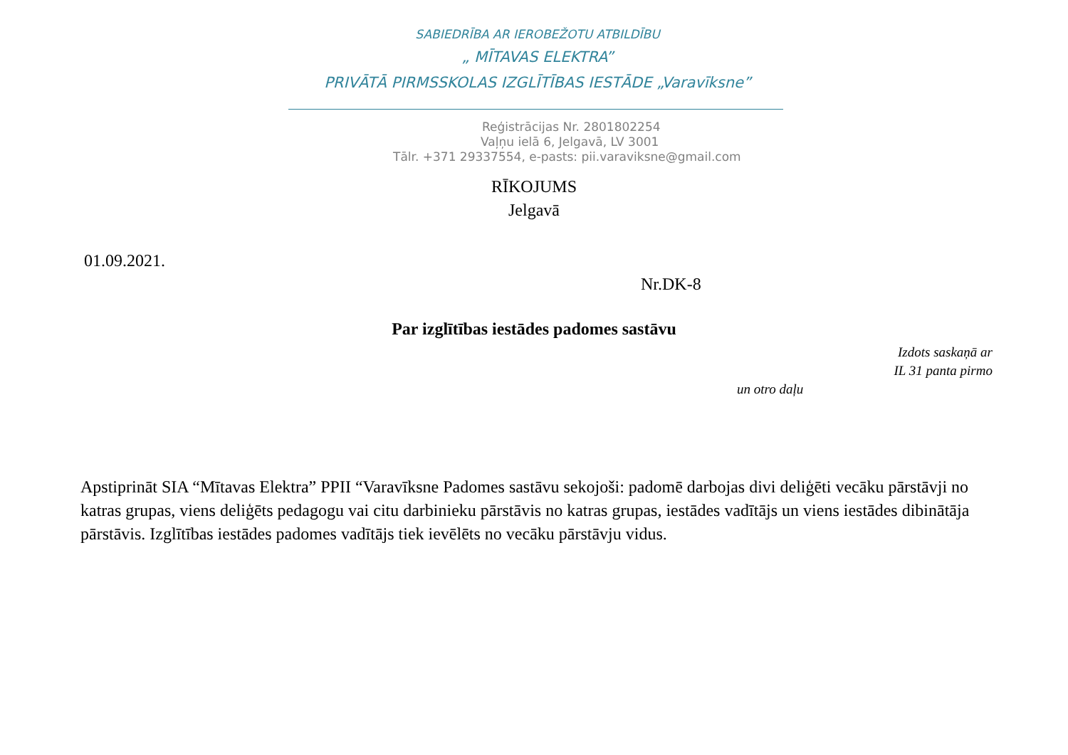SABIEDRĪBA AR IEROBEŽOTU ATBILDĪBU
„ MĪTAVAS ELEKTRA”
PRIVĀTĀ PIRMSSKOLAS IZGLĪTĪBAS IESTĀDE „Varavīksne”
Reģistrācijas Nr. 2801802254
Vaļņu ielā 6, Jelgavā, LV 3001
Tālr. +371 29337554, e-pasts: pii.varaviksne@gmail.com
RĪKOJUMS
Jelgavā
01.09.2021.
Nr.DK-8
Par izglītības iestādes padomes sastāvu
Izdots saskaņā ar
IL 31 panta pirmo
un otro daļu
Apstiprināt SIA “Mītavas Elektra” PPII “Varavīksne Padomes sastāvu sekojoši: padomē darbojas divi deliģēti vecāku pārstāvji no katras grupas, viens deliģēts pedagogu vai citu darbinieku pārstāvis no katras grupas, iestādes vadītājs un viens iestādes dibinātāja pārstāvis. Izglītības iestādes padomes vadītājs tiek ievēlēts no vecāku pārstāvju vidus.